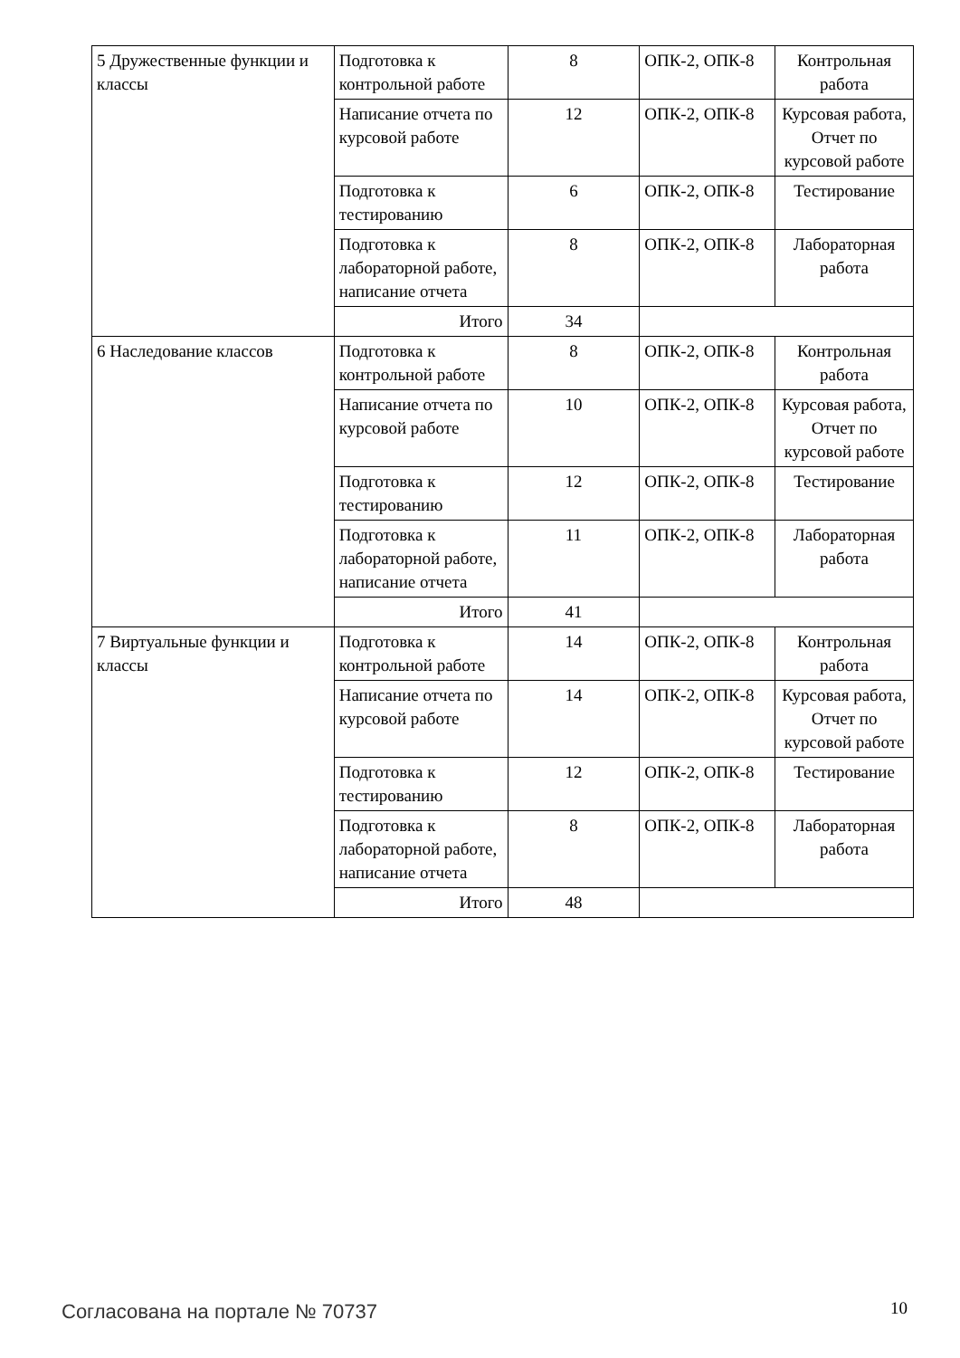| 5 Дружественные функции и классы | Подготовка к контрольной работе | 8 | ОПК-2, ОПК-8 | Контрольная работа |
| | Написание отчета по курсовой работе | 12 | ОПК-2, ОПК-8 | Курсовая работа, Отчет по курсовой работе |
| | Подготовка к тестированию | 6 | ОПК-2, ОПК-8 | Тестирование |
| | Подготовка к лабораторной работе, написание отчета | 8 | ОПК-2, ОПК-8 | Лабораторная работа |
| | Итого | 34 | | |
| 6 Наследование классов | Подготовка к контрольной работе | 8 | ОПК-2, ОПК-8 | Контрольная работа |
| | Написание отчета по курсовой работе | 10 | ОПК-2, ОПК-8 | Курсовая работа, Отчет по курсовой работе |
| | Подготовка к тестированию | 12 | ОПК-2, ОПК-8 | Тестирование |
| | Подготовка к лабораторной работе, написание отчета | 11 | ОПК-2, ОПК-8 | Лабораторная работа |
| | Итого | 41 | | |
| 7 Виртуальные функции и классы | Подготовка к контрольной работе | 14 | ОПК-2, ОПК-8 | Контрольная работа |
| | Написание отчета по курсовой работе | 14 | ОПК-2, ОПК-8 | Курсовая работа, Отчет по курсовой работе |
| | Подготовка к тестированию | 12 | ОПК-2, ОПК-8 | Тестирование |
| | Подготовка к лабораторной работе, написание отчета | 8 | ОПК-2, ОПК-8 | Лабораторная работа |
| | Итого | 48 | | |
Согласована на портале № 70737 10